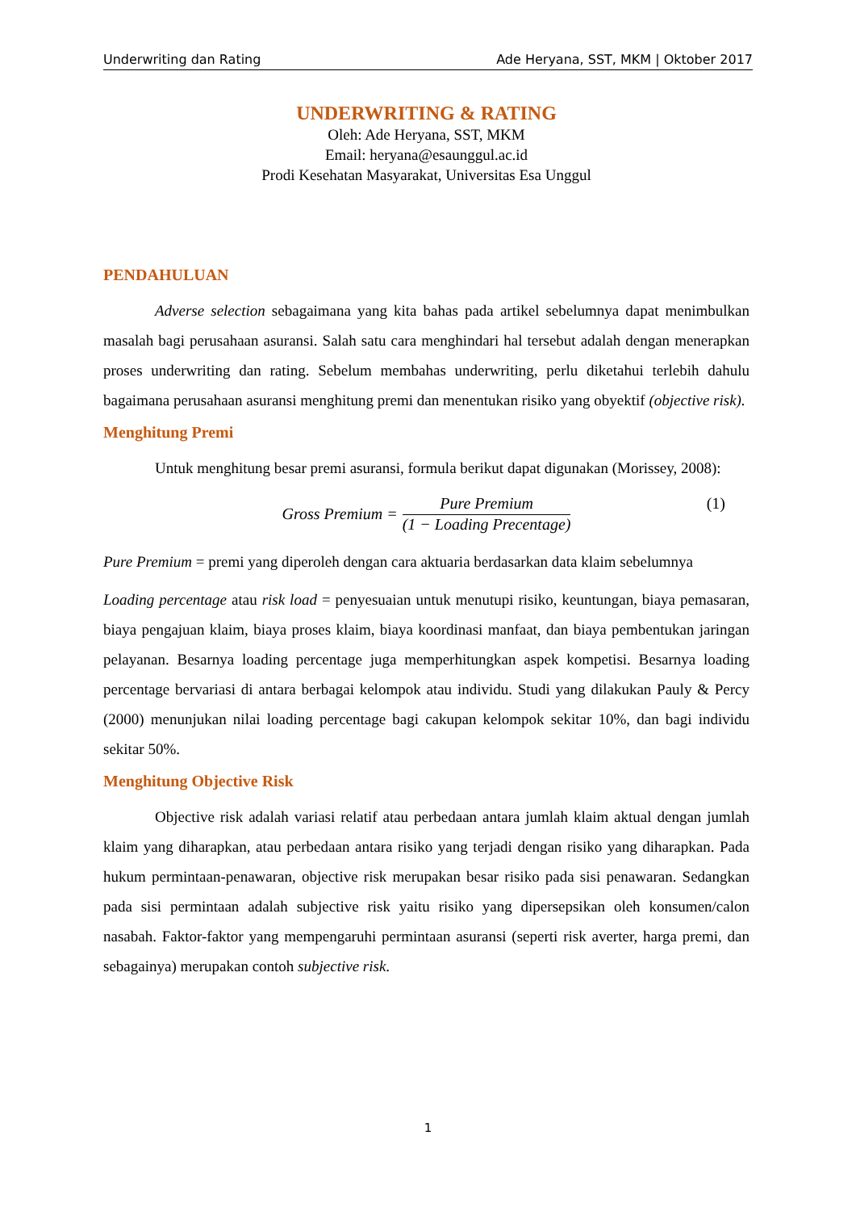Underwriting dan Rating Ade Heryana, SST, MKM | Oktober 2017
UNDERWRITING & RATING
Oleh: Ade Heryana, SST, MKM
Email: heryana@esaunggul.ac.id
Prodi Kesehatan Masyarakat, Universitas Esa Unggul
PENDAHULUAN
Adverse selection sebagaimana yang kita bahas pada artikel sebelumnya dapat menimbulkan masalah bagi perusahaan asuransi. Salah satu cara menghindari hal tersebut adalah dengan menerapkan proses underwriting dan rating. Sebelum membahas underwriting, perlu diketahui terlebih dahulu bagaimana perusahaan asuransi menghitung premi dan menentukan risiko yang obyektif (objective risk).
Menghitung Premi
Untuk menghitung besar premi asuransi, formula berikut dapat digunakan (Morissey, 2008):
Gross Premium = Pure Premium (1 − Loading Precentage) (1)
Pure Premium = premi yang diperoleh dengan cara aktuaria berdasarkan data klaim sebelumnya
Loading percentage atau risk load = penyesuaian untuk menutupi risiko, keuntungan, biaya pemasaran, biaya pengajuan klaim, biaya proses klaim, biaya koordinasi manfaat, dan biaya pembentukan jaringan pelayanan. Besarnya loading percentage juga memperhitungkan aspek kompetisi. Besarnya loading percentage bervariasi di antara berbagai kelompok atau individu. Studi yang dilakukan Pauly & Percy (2000) menunjukan nilai loading percentage bagi cakupan kelompok sekitar 10%, dan bagi individu sekitar 50%.
Menghitung Objective Risk
Objective risk adalah variasi relatif atau perbedaan antara jumlah klaim aktual dengan jumlah klaim yang diharapkan, atau perbedaan antara risiko yang terjadi dengan risiko yang diharapkan. Pada hukum permintaan-penawaran, objective risk merupakan besar risiko pada sisi penawaran. Sedangkan pada sisi permintaan adalah subjective risk yaitu risiko yang dipersepsikan oleh konsumen/calon nasabah. Faktor-faktor yang mempengaruhi permintaan asuransi (seperti risk averter, harga premi, dan sebagainya) merupakan contoh subjective risk.
1